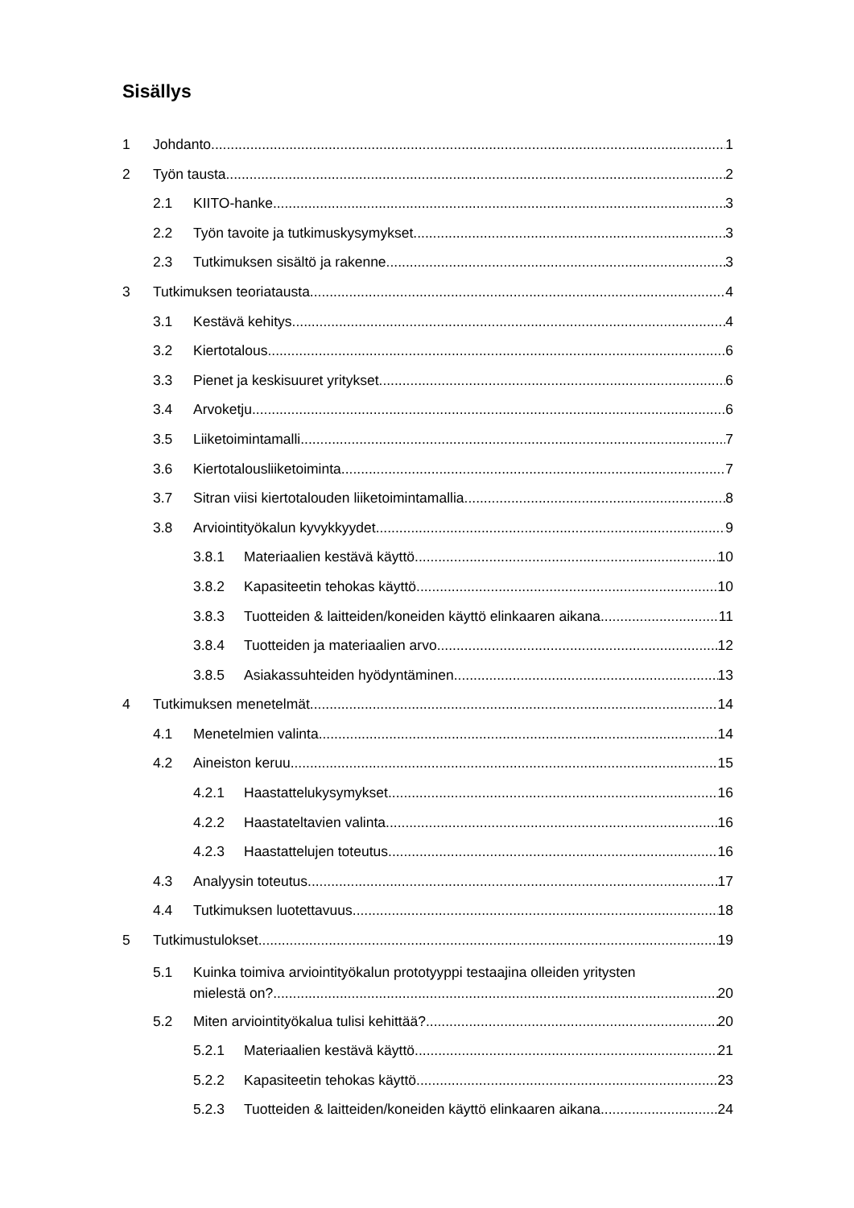Sisällys
1 Johdanto 1
2 Työn tausta 2
2.1 KIITO-hanke 3
2.2 Työn tavoite ja tutkimuskysymykset 3
2.3 Tutkimuksen sisältö ja rakenne 3
3 Tutkimuksen teoriatausta 4
3.1 Kestävä kehitys 4
3.2 Kiertotalous 6
3.3 Pienet ja keskisuuret yritykset 6
3.4 Arvoketju 6
3.5 Liiketoimintamalli 7
3.6 Kiertotalousliiketoiminta 7
3.7 Sitran viisi kiertotalouden liiketoimintamallia 8
3.8 Arviointityökalun kyvykkyydet 9
3.8.1 Materiaalien kestävä käyttö 10
3.8.2 Kapasiteetin tehokas käyttö 10
3.8.3 Tuotteiden & laitteiden/koneiden käyttö elinkaaren aikana 11
3.8.4 Tuotteiden ja materiaalien arvo 12
3.8.5 Asiakassuhteiden hyödyntäminen 13
4 Tutkimuksen menetelmät 14
4.1 Menetelmien valinta 14
4.2 Aineiston keruu 15
4.2.1 Haastattelukysymykset 16
4.2.2 Haastateltavien valinta 16
4.2.3 Haastattelujen toteutus 16
4.3 Analyysin toteutus 17
4.4 Tutkimuksen luotettavuus 18
5 Tutkimustulokset 19
5.1 Kuinka toimiva arviointityökalun prototyyppi testaajina olleiden yritysten
mielestä on? 20
5.2 Miten arviointityökalua tulisi kehittää? 20
5.2.1 Materiaalien kestävä käyttö 21
5.2.2 Kapasiteetin tehokas käyttö 23
5.2.3 Tuotteiden & laitteiden/koneiden käyttö elinkaaren aikana 24